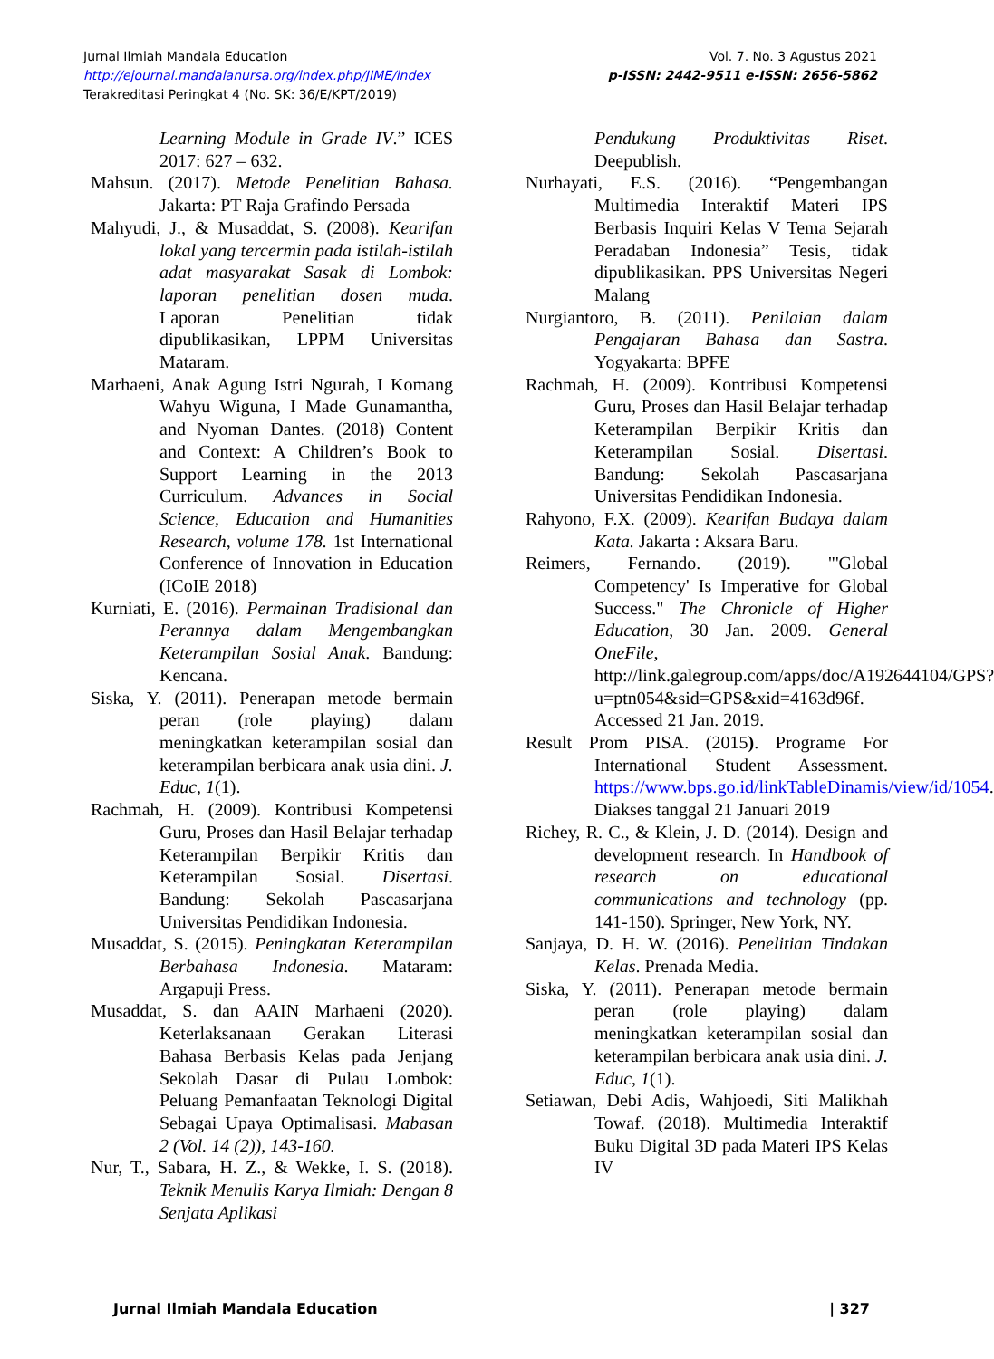Jurnal Ilmiah Mandala Education
http://ejournal.mandalanursa.org/index.php/JIME/index
Terakreditasi Peringkat 4 (No. SK: 36/E/KPT/2019)
Vol. 7. No. 3 Agustus 2021
p-ISSN: 2442-9511 e-ISSN: 2656-5862
Learning Module in Grade IV.” ICES 2017: 627 – 632.
Mahsun. (2017). Metode Penelitian Bahasa. Jakarta: PT Raja Grafindo Persada
Mahyudi, J., & Musaddat, S. (2008). Kearifan lokal yang tercermin pada istilah-istilah adat masyarakat Sasak di Lombok: laporan penelitian dosen muda. Laporan Penelitian tidak dipublikasikan, LPPM Universitas Mataram.
Marhaeni, Anak Agung Istri Ngurah, I Komang Wahyu Wiguna, I Made Gunamantha, and Nyoman Dantes. (2018) Content and Context: A Children’s Book to Support Learning in the 2013 Curriculum. Advances in Social Science, Education and Humanities Research, volume 178. 1st International Conference of Innovation in Education (ICoIE 2018)
Kurniati, E. (2016). Permainan Tradisional dan Perannya dalam Mengembangkan Keterampilan Sosial Anak. Bandung: Kencana.
Siska, Y. (2011). Penerapan metode bermain peran (role playing) dalam meningkatkan keterampilan sosial dan keterampilan berbicara anak usia dini. J. Educ, 1(1).
Rachmah, H. (2009). Kontribusi Kompetensi Guru, Proses dan Hasil Belajar terhadap Keterampilan Berpikir Kritis dan Keterampilan Sosial. Disertasi. Bandung: Sekolah Pascasarjana Universitas Pendidikan Indonesia.
Musaddat, S. (2015). Peningkatan Keterampilan Berbahasa Indonesia. Mataram: Argapuji Press.
Musaddat, S. dan AAIN Marhaeni (2020). Keterlaksanaan Gerakan Literasi Bahasa Berbasis Kelas pada Jenjang Sekolah Dasar di Pulau Lombok: Peluang Pemanfaatan Teknologi Digital Sebagai Upaya Optimalisasi. Mabasan 2 (Vol. 14 (2)), 143-160.
Nur, T., Sabara, H. Z., & Wekke, I. S. (2018). Teknik Menulis Karya Ilmiah: Dengan 8 Senjata Aplikasi
Pendukung Produktivitas Riset. Deepublish.
Nurhayati, E.S. (2016). “Pengembangan Multimedia Interaktif Materi IPS Berbasis Inquiri Kelas V Tema Sejarah Peradaban Indonesia” Tesis, tidak dipublikasikan. PPS Universitas Negeri Malang
Nurgiantoro, B. (2011). Penilaian dalam Pengajaran Bahasa dan Sastra. Yogyakarta: BPFE
Rachmah, H. (2009). Kontribusi Kompetensi Guru, Proses dan Hasil Belajar terhadap Keterampilan Berpikir Kritis dan Keterampilan Sosial. Disertasi. Bandung: Sekolah Pascasarjana Universitas Pendidikan Indonesia.
Rahyono, F.X. (2009). Kearifan Budaya dalam Kata. Jakarta : Aksara Baru.
Reimers, Fernando. (2019). "'Global Competency' Is Imperative for Global Success." The Chronicle of Higher Education, 30 Jan. 2009. General OneFile, http://link.galegroup.com/apps/doc/A192644104/GPS?u=ptn054&sid=GPS&xid=4163d96f. Accessed 21 Jan. 2019.
Result Prom PISA. (2015). Programe For International Student Assessment. https://www.bps.go.id/linkTableDinamis/view/id/1054. Diakses tanggal 21 Januari 2019
Richey, R. C., & Klein, J. D. (2014). Design and development research. In Handbook of research on educational communications and technology (pp. 141-150). Springer, New York, NY.
Sanjaya, D. H. W. (2016). Penelitian Tindakan Kelas. Prenada Media.
Siska, Y. (2011). Penerapan metode bermain peran (role playing) dalam meningkatkan keterampilan sosial dan keterampilan berbicara anak usia dini. J. Educ, 1(1).
Setiawan, Debi Adis, Wahjoedi, Siti Malikhah Towaf. (2018). Multimedia Interaktif Buku Digital 3D pada Materi IPS Kelas IV
Jurnal Ilmiah Mandala Education | 327